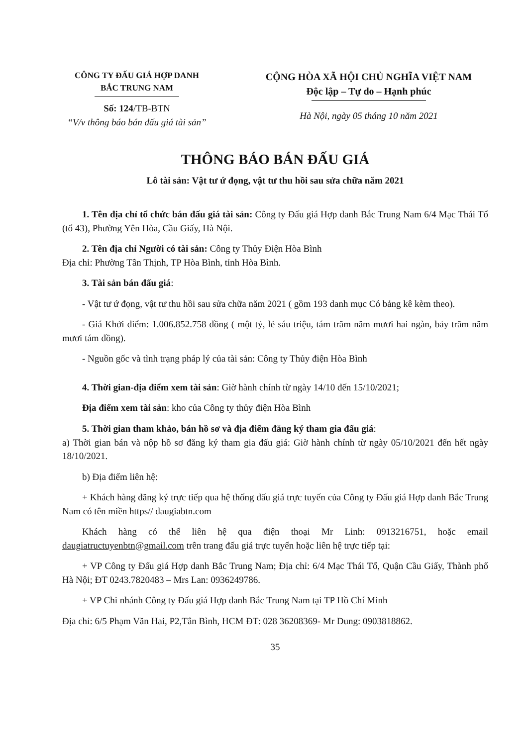CÔNG TY ĐẤU GIÁ HỢP DANH
BẮC TRUNG NAM
Số: 124/TB-BTN
“V/v thông báo bán đấu giá tài sản”
CỘNG HÒA XÃ HỘI CHỦ NGHĨA VIỆT NAM
Độc lập – Tự do – Hạnh phúc
Hà Nội, ngày 05 tháng 10 năm 2021
THÔNG BÁO BÁN ĐẤU GIÁ
Lô tài sản: Vật tư ứ đọng, vật tư thu hồi sau sửa chữa năm 2021
1. Tên địa chỉ tổ chức bán đấu giá tài sản: Công ty Đấu giá Hợp danh Bắc Trung Nam 6/4 Mạc Thái Tổ (tổ 43), Phường Yên Hòa, Cầu Giấy, Hà Nội.
2. Tên địa chỉ Người có tài sản: Công ty Thủy Điện Hòa Bình
Địa chỉ: Phường Tân Thịnh, TP Hòa Bình, tỉnh Hòa Bình.
3. Tài sản bán đấu giá:
- Vật tư ứ đọng, vật tư thu hồi sau sửa chữa năm 2021 ( gồm 193 danh mục Có bảng kê kèm theo).
- Giá Khởi điểm: 1.006.852.758 đồng ( một tỷ, lẻ sáu triệu, tám trăm năm mươi hai ngàn, bảy trăm năm mươi tám đồng).
- Nguồn gốc và tình trạng pháp lý của tài sản: Công ty Thủy điện Hòa Bình
4. Thời gian-địa điểm xem tài sản: Giờ hành chính từ ngày 14/10 đến 15/10/2021;
Địa điểm xem tài sản: kho của Công ty thủy điện Hòa Bình
5. Thời gian tham khảo, bán hồ sơ và địa điểm đăng ký tham gia đấu giá:
a) Thời gian bán và nộp hồ sơ đăng ký tham gia đấu giá: Giờ hành chính từ ngày 05/10/2021 đến hết ngày 18/10/2021.
b) Địa điểm liên hệ:
+ Khách hàng đăng ký trực tiếp qua hệ thống đấu giá trực tuyến của Công ty Đấu giá Hợp danh Bắc Trung Nam có tên miền https// daugiabtn.com
Khách hàng có thể liên hệ qua điện thoại Mr Linh: 0913216751, hoặc email daugiatructuyenbtn@gmail.com trên trang đấu giá trực tuyến hoặc liên hệ trực tiếp tại:
+ VP Công ty Đấu giá Hợp danh Bắc Trung Nam; Địa chỉ: 6/4 Mạc Thái Tổ, Quận Cầu Giấy, Thành phố Hà Nội; ĐT 0243.7820483 – Mrs Lan: 0936249786.
+ VP Chi nhánh Công ty Đấu giá Hợp danh Bắc Trung Nam tại TP Hồ Chí Minh
Địa chỉ: 6/5 Phạm Văn Hai, P2,Tân Bình, HCM ĐT: 028 36208369- Mr Dung: 0903818862.
35